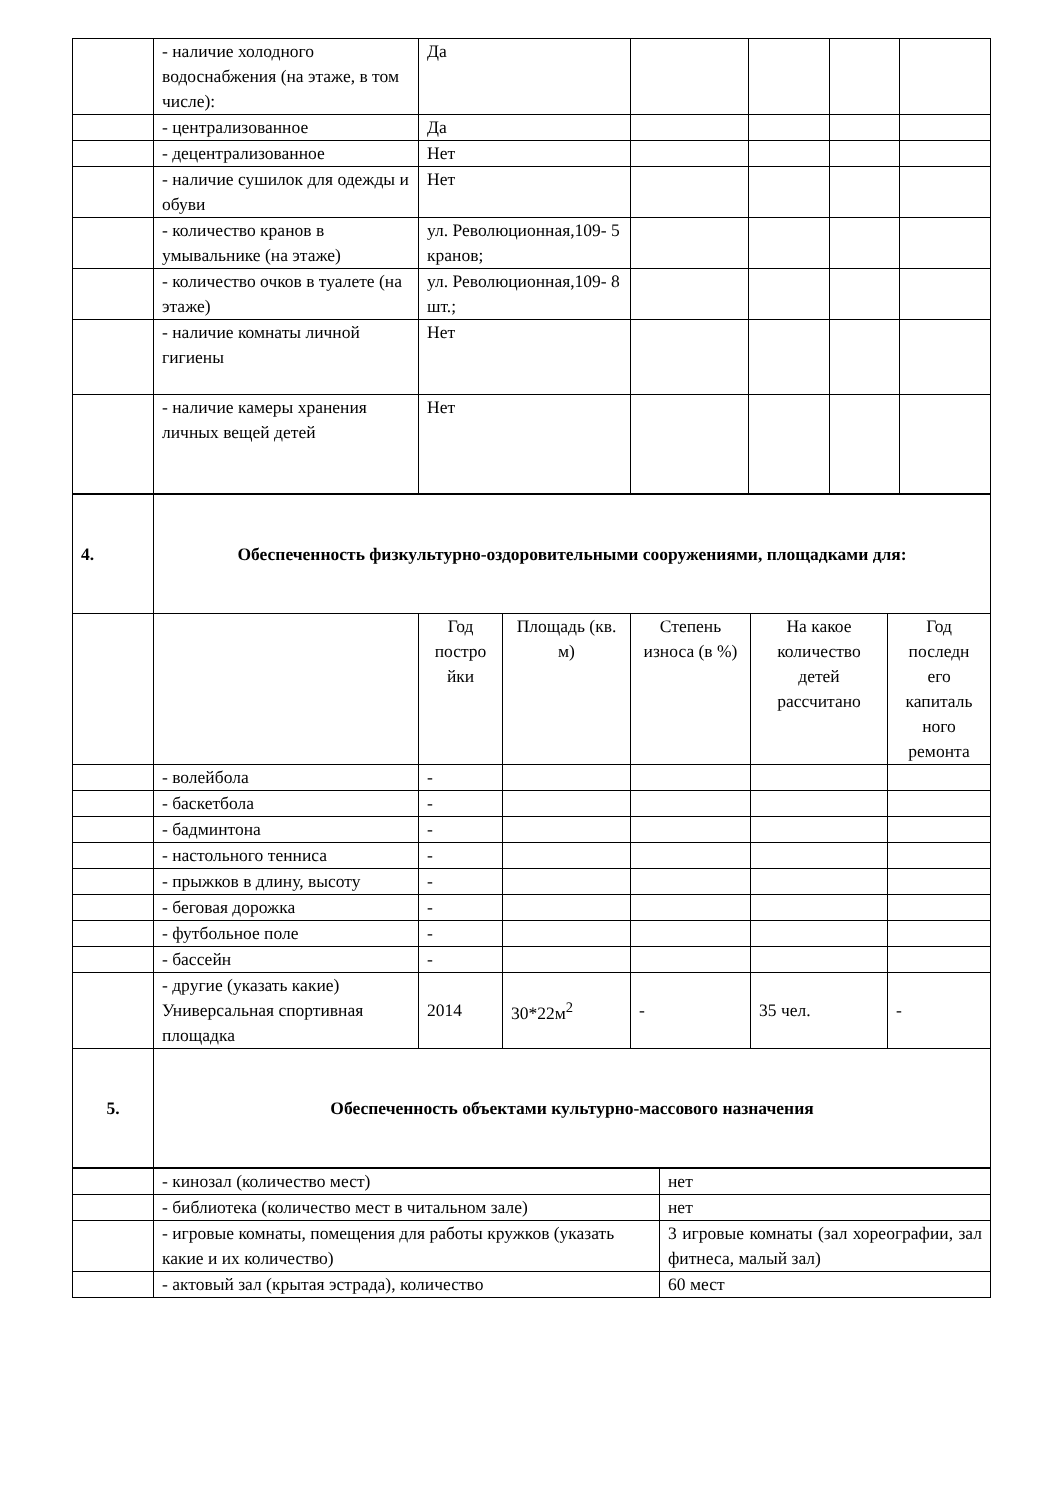| | - наличие холодного водоснабжения (на этаже, в том числе): | Да | | | | |
| | - централизованное | Да | | | | |
| | - децентрализованное | Нет | | | | |
| | - наличие сушилок для одежды и обуви | Нет | | | | |
| | - количество кранов в умывальнике (на этаже) | ул. Революционная,109- 5 кранов; | | | | |
| | - количество очков в туалете (на этаже) | ул. Революционная,109- 8 шт.; | | | | |
| | - наличие комнаты личной гигиены | Нет | | | | |
| | - наличие камеры хранения личных вещей детей | Нет | | | | |
| 4. | Обеспеченность физкультурно-оздоровительными сооружениями, площадками для: | | | | | |
| | | Год постро йки | Площадь (кв. м) | Степень износа (в %) | На какое количество детей рассчитано | Год последн его капиталь ного ремонта |
| | - волейбола | - | | | | |
| | - баскетбола | - | | | | |
| | - бадминтона | - | | | | |
| | - настольного тенниса | - | | | | |
| | - прыжков в длину, высоту | - | | | | |
| | - беговая дорожка | - | | | | |
| | - футбольное поле | - | | | | |
| | - бассейн | - | | | | |
| | - другие (указать какие) Универсальная спортивная площадка | 2014 | 30*22м<sup>2</sup> | - | 35 чел. | - |
| 5. | Обеспеченность объектами культурно-массового назначения | | | | | |
| | - кинозал (количество мест) | нет |
| | - библиотека (количество мест в читальном зале) | нет |
| | - игровые комнаты, помещения для работы кружков (указать какие и их количество) | 3 игровые комнаты (зал хореографии, зал фитнеса, малый зал) |
| | - актовый зал (крытая эстрада), количество | 60 мест |